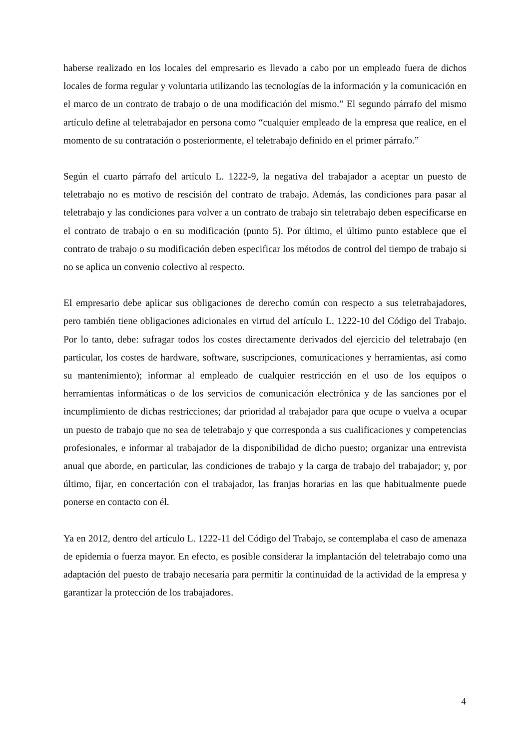haberse realizado en los locales del empresario es llevado a cabo por un empleado fuera de dichos locales de forma regular y voluntaria utilizando las tecnologías de la información y la comunicación en el marco de un contrato de trabajo o de una modificación del mismo.” El segundo párrafo del mismo artículo define al teletrabajador en persona como “cualquier empleado de la empresa que realice, en el momento de su contratación o posteriormente, el teletrabajo definido en el primer párrafo.”
Según el cuarto párrafo del artículo L. 1222-9, la negativa del trabajador a aceptar un puesto de teletrabajo no es motivo de rescisión del contrato de trabajo. Además, las condiciones para pasar al teletrabajo y las condiciones para volver a un contrato de trabajo sin teletrabajo deben especificarse en el contrato de trabajo o en su modificación (punto 5). Por último, el último punto establece que el contrato de trabajo o su modificación deben especificar los métodos de control del tiempo de trabajo si no se aplica un convenio colectivo al respecto.
El empresario debe aplicar sus obligaciones de derecho común con respecto a sus teletrabajadores, pero también tiene obligaciones adicionales en virtud del artículo L. 1222-10 del Código del Trabajo. Por lo tanto, debe: sufragar todos los costes directamente derivados del ejercicio del teletrabajo (en particular, los costes de hardware, software, suscripciones, comunicaciones y herramientas, así como su mantenimiento); informar al empleado de cualquier restricción en el uso de los equipos o herramientas informáticas o de los servicios de comunicación electrónica y de las sanciones por el incumplimiento de dichas restricciones; dar prioridad al trabajador para que ocupe o vuelva a ocupar un puesto de trabajo que no sea de teletrabajo y que corresponda a sus cualificaciones y competencias profesionales, e informar al trabajador de la disponibilidad de dicho puesto; organizar una entrevista anual que aborde, en particular, las condiciones de trabajo y la carga de trabajo del trabajador; y, por último, fijar, en concertación con el trabajador, las franjas horarias en las que habitualmente puede ponerse en contacto con él.
Ya en 2012, dentro del artículo L. 1222-11 del Código del Trabajo, se contemplaba el caso de amenaza de epidemia o fuerza mayor. En efecto, es posible considerar la implantación del teletrabajo como una adaptación del puesto de trabajo necesaria para permitir la continuidad de la actividad de la empresa y garantizar la protección de los trabajadores.
4